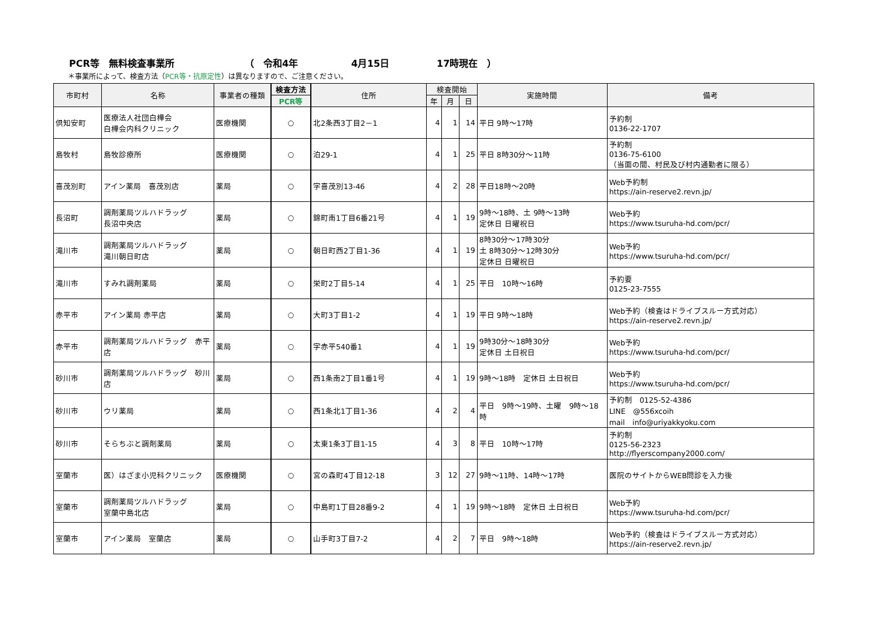PCR等　無料検査事業所 （　令和4年 4月15日 17時現在　）
＊事業所によって、検査方法（PCR等・抗原定性）は異なりますので、ご注意ください。
| 市町村 | 名称 | 事業者の種類 | 検査方法 | 住所 | 検査開始 | | | 実施時間 | 備考 |
| --- | --- | --- | --- | --- | --- | --- | --- | --- | --- |
| | | | PCR等 | | 年 | 月 | 日 | | |
| 倶知安町 | 医療法人社団白樺会 白樺会内科クリニック | 医療機関 | ○ | 北2条西3丁目2－1 | 4 | 1 | 14 | 平日 9時～17時 | 予約制 0136-22-1707 |
| 島牧村 | 島牧診療所 | 医療機関 | ○ | 泊29-1 | 4 | 1 | 25 | 平日 8時30分～11時 | 予約制 0136-75-6100 （当面の間、村民及び村内通勤者に限る） |
| 喜茂別町 | アイン薬局 喜茂別店 | 薬局 | ○ | 字喜茂別13-46 | 4 | 2 | 28 | 平日18時～20時 | Web予約制 https://ain-reserve2.revn.jp/ |
| 長沼町 | 調剤薬局ツルハドラッグ 長沼中央店 | 薬局 | ○ | 錦町南1丁目6番21号 | 4 | 1 | 19 | 9時～18時、土 9時～13時 定休日 日曜祝日 | Web予約 https://www.tsuruha-hd.com/pcr/ |
| 滝川市 | 調剤薬局ツルハドラッグ 滝川朝日町店 | 薬局 | ○ | 朝日町西2丁目1-36 | 4 | 1 | 19 | 8時30分～17時30分 土 8時30分～12時30分 定休日 日曜祝日 | Web予約 https://www.tsuruha-hd.com/pcr/ |
| 滝川市 | すみれ調剤薬局 | 薬局 | ○ | 栄町2丁目5-14 | 4 | 1 | 25 | 平日 10時～16時 | 予約要 0125-23-7555 |
| 赤平市 | アイン薬局 赤平店 | 薬局 | ○ | 大町3丁目1-2 | 4 | 1 | 19 | 平日 9時～18時 | Web予約（検査はドライブスルー方式対応） https://ain-reserve2.revn.jp/ |
| 赤平市 | 調剤薬局ツルハドラッグ 赤平店 | 薬局 | ○ | 字赤平540番1 | 4 | 1 | 19 | 9時30分～18時30分 定休日 土日祝日 | Web予約 https://www.tsuruha-hd.com/pcr/ |
| 砂川市 | 調剤薬局ツルハドラッグ 砂川店 | 薬局 | ○ | 西1条南2丁目1番1号 | 4 | 1 | 19 | 9時～18時 定休日 土日祝日 | Web予約 https://www.tsuruha-hd.com/pcr/ |
| 砂川市 | ウリ薬局 | 薬局 | ○ | 西1条北1丁目1-36 | 4 | 2 | 4 | 平日 9時～19時、土曜 9時～18時 | 予約制 0125-52-4386 LINE @556xcoih mail info@uriyakkyoku.com |
| 砂川市 | そらちぶと調剤薬局 | 薬局 | ○ | 太東1条3丁目1-15 | 4 | 3 | 8 | 平日 10時～17時 | 予約制 0125-56-2323 http://flyerscompany2000.com/ |
| 室蘭市 | 医）はざま小児科クリニック | 医療機関 | ○ | 宮の森町4丁目12-18 | 3 | 12 | 27 | 9時～11時、14時～17時 | 医院のサイトからWEB問診を入力後 |
| 室蘭市 | 調剤薬局ツルハドラッグ 室蘭中島北店 | 薬局 | ○ | 中島町1丁目28番9-2 | 4 | 1 | 19 | 9時～18時 定休日 土日祝日 | Web予約 https://www.tsuruha-hd.com/pcr/ |
| 室蘭市 | アイン薬局 室蘭店 | 薬局 | ○ | 山手町3丁目7-2 | 4 | 2 | 7 | 平日 9時～18時 | Web予約（検査はドライブスルー方式対応） https://ain-reserve2.revn.jp/ |